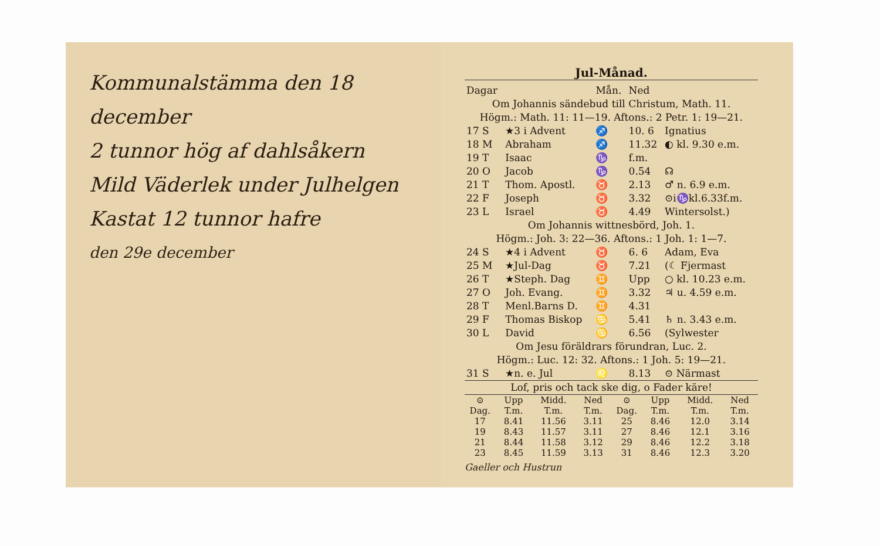Kommunalstämma den 18 december
2 tunnor hög af dahlsåkern
Mild Väderlek under Julhelgen
Kastat 12 tunnor hafre
den 29e december
Jul-Månad.
| Dagar | | Mån. | Ned | |
| --- | --- | --- | --- | --- |
| Om Johannis sändebud till Christum, Math. 11. | | | | |
| Högm.: Math. 11: 11—19. Aftons.: 2 Petr. 1: 19—21. | | | | |
| 17 S | ★3 i Advent | ♐ | 10. 6 | Ignatius |
| 18 M | Abraham | ♐ | 11.32 | ◐ kl. 9.30 e.m. |
| 19 T | Isaac | ♑ | f.m. | |
| 20 O | Jacob | ♑ | 0.54 | ☊ |
| 21 T | Thom. Apostl. | ♉ | 2.13 | ♂ n. 6.9 e.m. |
| 22 F | Joseph | ♉ | 3.32 | ⊙i♑kl.6.33f.m. |
| 23 L | Israel | ♉ | 4.49 | Wintersolst.) |
| Om Johannis wittnesbörd, Joh. 1. | | | | |
| Högm.: Joh. 3: 22—36. Aftons.: 1 Joh. 1: 1—7. | | | | |
| 24 S | ★4 i Advent | ♉ | 6. 6 | Adam, Eva |
| 25 M | ★Jul-Dag | ♉ | 7.21 | (☾ Fjermast |
| 26 T | ★Steph. Dag | ♊ | Upp | ○ kl. 10.23 e.m. |
| 27 O | Joh. Evang. | ♊ | 3.32 | ♃ u. 4.59 e.m. |
| 28 T | Menl.Barns D. | ♊ | 4.31 | |
| 29 F | Thomas Biskop | ♋ | 5.41 | ♄ n. 3.43 e.m. |
| 30 L | David | ♋ | 6.56 | (Sylwester |
| Om Jesu föräldrars förundran, Luc. 2. | | | | |
| Högm.: Luc. 12: 32. Aftons.: 1 Joh. 5: 19—21. | | | | |
| 31 S | ★n. e. Jul | ♌ | 8.13 | ⊙ Närmast |
| Lof, pris och tack ske dig, o Fader käre! | | | | |
| ⊙ Dag. | Upp T.m. | Midd. T.m. | Ned T.m. | ⊙ Dag. | Upp T.m. | Midd. T.m. | Ned T.m. |
| --- | --- | --- | --- | --- | --- | --- | --- |
| 17 | 8.41 | 11.56 | 3.11 | 25 | 8.46 | 12.0 | 3.14 |
| 19 | 8.43 | 11.57 | 3.11 | 27 | 8.46 | 12.1 | 3.16 |
| 21 | 8.44 | 11.58 | 3.12 | 29 | 8.46 | 12.2 | 3.18 |
| 23 | 8.45 | 11.59 | 3.13 | 31 | 8.46 | 12.3 | 3.20 |
Gaeller och Hustrun